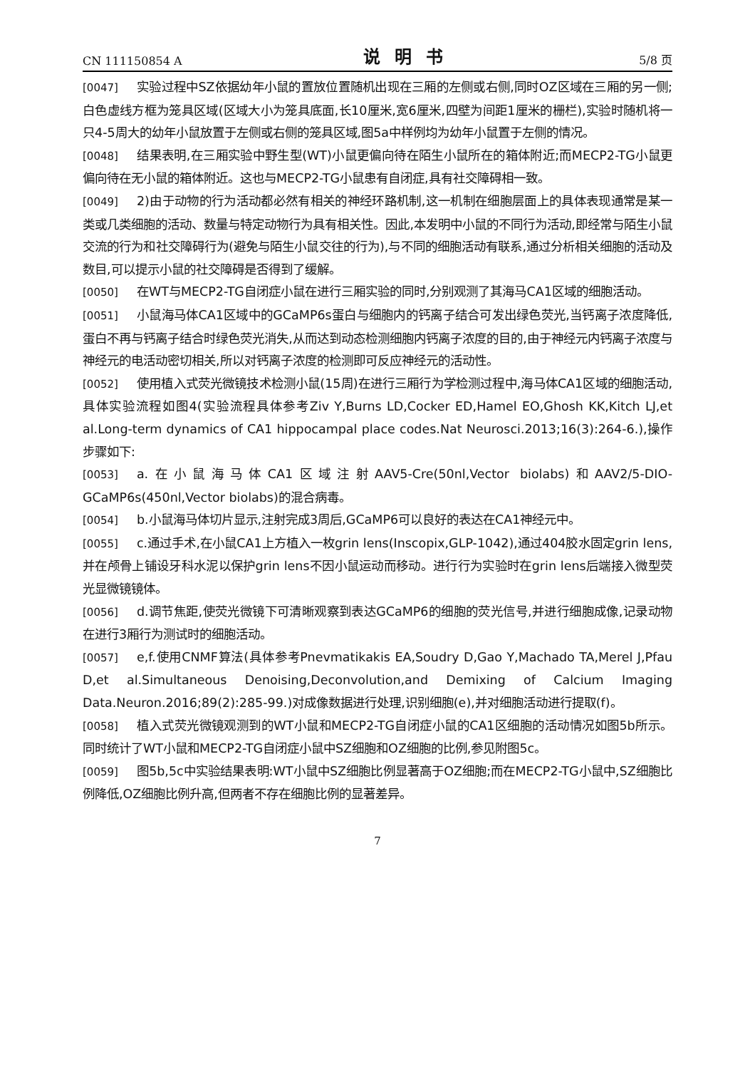CN 111150854 A 说明书 5/8 页
[0047] 实验过程中SZ依据幼年小鼠的置放位置随机出现在三厢的左侧或右侧,同时OZ区域在三厢的另一侧;白色虚线方框为笼具区域(区域大小为笼具底面,长10厘米,宽6厘米,四壁为间距1厘米的栅栏),实验时随机将一只4-5周大的幼年小鼠放置于左侧或右侧的笼具区域,图5a中样例均为幼年小鼠置于左侧的情况。
[0048] 结果表明,在三厢实验中野生型(WT)小鼠更偏向待在陌生小鼠所在的箱体附近;而MECP2-TG小鼠更偏向待在无小鼠的箱体附近。这也与MECP2-TG小鼠患有自闭症,具有社交障碍相一致。
[0049] 2)由于动物的行为活动都必然有相关的神经环路机制,这一机制在细胞层面上的具体表现通常是某一类或几类细胞的活动、数量与特定动物行为具有相关性。因此,本发明中小鼠的不同行为活动,即经常与陌生小鼠交流的行为和社交障碍行为(避免与陌生小鼠交往的行为),与不同的细胞活动有联系,通过分析相关细胞的活动及数目,可以提示小鼠的社交障碍是否得到了缓解。
[0050] 在WT与MECP2-TG自闭症小鼠在进行三厢实验的同时,分别观测了其海马CA1区域的细胞活动。
[0051] 小鼠海马体CA1区域中的GCaMP6s蛋白与细胞内的钙离子结合可发出绿色荧光,当钙离子浓度降低,蛋白不再与钙离子结合时绿色荧光消失,从而达到动态检测细胞内钙离子浓度的目的,由于神经元内钙离子浓度与神经元的电活动密切相关,所以对钙离子浓度的检测即可反应神经元的活动性。
[0052] 使用植入式荧光微镜技术检测小鼠(15周)在进行三厢行为学检测过程中,海马体CA1区域的细胞活动,具体实验流程如图4(实验流程具体参考Ziv Y,Burns LD,Cocker ED,Hamel EO,Ghosh KK,Kitch LJ,et al.Long-term dynamics of CA1 hippocampal place codes.Nat Neurosci.2013;16(3):264-6.),操作步骤如下:
[0053] a.在小鼠海马体CA1区域注射AAV5-Cre(50nl,Vector biolabs)和AAV2/5-DIO-GCaMP6s(450nl,Vector biolabs)的混合病毒。
[0054] b.小鼠海马体切片显示,注射完成3周后,GCaMP6可以良好的表达在CA1神经元中。
[0055] c.通过手术,在小鼠CA1上方植入一枚grin lens(Inscopix,GLP-1042),通过404胶水固定grin lens,并在颅骨上铺设牙科水泥以保护grin lens不因小鼠运动而移动。进行行为实验时在grin lens后端接入微型荧光显微镜镜体。
[0056] d.调节焦距,使荧光微镜下可清晰观察到表达GCaMP6的细胞的荧光信号,并进行细胞成像,记录动物在进行3厢行为测试时的细胞活动。
[0057] e,f.使用CNMF算法(具体参考Pnevmatikakis EA,Soudry D,Gao Y,Machado TA,Merel J,Pfau D,et al.Simultaneous Denoising,Deconvolution,and Demixing of Calcium Imaging Data.Neuron.2016;89(2):285-99.)对成像数据进行处理,识别细胞(e),并对细胞活动进行提取(f)。
[0058] 植入式荧光微镜观测到的WT小鼠和MECP2-TG自闭症小鼠的CA1区细胞的活动情况如图5b所示。同时统计了WT小鼠和MECP2-TG自闭症小鼠中SZ细胞和OZ细胞的比例,参见附图5c。
[0059] 图5b,5c中实验结果表明:WT小鼠中SZ细胞比例显著高于OZ细胞;而在MECP2-TG小鼠中,SZ细胞比例降低,OZ细胞比例升高,但两者不存在细胞比例的显著差异。
7